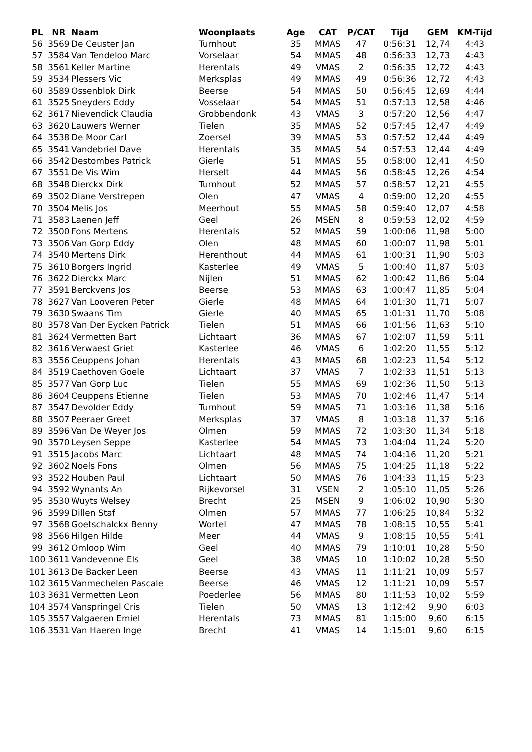| PL | NR | Naam | Woonplaats | Age | CAT | P/CAT | Tijd | GEM | KM-Tijd |
| --- | --- | --- | --- | --- | --- | --- | --- | --- | --- |
| 56 | 3569 | De Ceuster Jan | Turnhout | 35 | MMAS | 47 | 0:56:31 | 12,74 | 4:43 |
| 57 | 3584 | Van Tendeloo Marc | Vorselaar | 54 | MMAS | 48 | 0:56:33 | 12,73 | 4:43 |
| 58 | 3561 | Keller Martine | Herentals | 49 | VMAS | 2 | 0:56:35 | 12,72 | 4:43 |
| 59 | 3534 | Plessers Vic | Merksplas | 49 | MMAS | 49 | 0:56:36 | 12,72 | 4:43 |
| 60 | 3589 | Ossenblok Dirk | Beerse | 54 | MMAS | 50 | 0:56:45 | 12,69 | 4:44 |
| 61 | 3525 | Sneyders Eddy | Vosselaar | 54 | MMAS | 51 | 0:57:13 | 12,58 | 4:46 |
| 62 | 3617 | Nievendick Claudia | Grobbendonk | 43 | VMAS | 3 | 0:57:20 | 12,56 | 4:47 |
| 63 | 3620 | Lauwers Werner | Tielen | 35 | MMAS | 52 | 0:57:45 | 12,47 | 4:49 |
| 64 | 3538 | De Moor Carl | Zoersel | 39 | MMAS | 53 | 0:57:52 | 12,44 | 4:49 |
| 65 | 3541 | Vandebriel Dave | Herentals | 35 | MMAS | 54 | 0:57:53 | 12,44 | 4:49 |
| 66 | 3542 | Destombes Patrick | Gierle | 51 | MMAS | 55 | 0:58:00 | 12,41 | 4:50 |
| 67 | 3551 | De Vis Wim | Herselt | 44 | MMAS | 56 | 0:58:45 | 12,26 | 4:54 |
| 68 | 3548 | Dierckx Dirk | Turnhout | 52 | MMAS | 57 | 0:58:57 | 12,21 | 4:55 |
| 69 | 3502 | Diane Verstrepen | Olen | 47 | VMAS | 4 | 0:59:00 | 12,20 | 4:55 |
| 70 | 3504 | Melis Jos | Meerhout | 55 | MMAS | 58 | 0:59:40 | 12,07 | 4:58 |
| 71 | 3583 | Laenen Jeff | Geel | 26 | MSEN | 8 | 0:59:53 | 12,02 | 4:59 |
| 72 | 3500 | Fons Mertens | Herentals | 52 | MMAS | 59 | 1:00:06 | 11,98 | 5:00 |
| 73 | 3506 | Van Gorp Eddy | Olen | 48 | MMAS | 60 | 1:00:07 | 11,98 | 5:01 |
| 74 | 3540 | Mertens Dirk | Herenthout | 44 | MMAS | 61 | 1:00:31 | 11,90 | 5:03 |
| 75 | 3610 | Borgers Ingrid | Kasterlee | 49 | VMAS | 5 | 1:00:40 | 11,87 | 5:03 |
| 76 | 3622 | Dierckx Marc | Nijlen | 51 | MMAS | 62 | 1:00:42 | 11,86 | 5:04 |
| 77 | 3591 | Berckvens Jos | Beerse | 53 | MMAS | 63 | 1:00:47 | 11,85 | 5:04 |
| 78 | 3627 | Van Looveren Peter | Gierle | 48 | MMAS | 64 | 1:01:30 | 11,71 | 5:07 |
| 79 | 3630 | Swaans Tim | Gierle | 40 | MMAS | 65 | 1:01:31 | 11,70 | 5:08 |
| 80 | 3578 | Van Der Eycken Patrick | Tielen | 51 | MMAS | 66 | 1:01:56 | 11,63 | 5:10 |
| 81 | 3624 | Vermetten Bart | Lichtaart | 36 | MMAS | 67 | 1:02:07 | 11,59 | 5:11 |
| 82 | 3616 | Verwaest Griet | Kasterlee | 46 | VMAS | 6 | 1:02:20 | 11,55 | 5:12 |
| 83 | 3556 | Ceuppens Johan | Herentals | 43 | MMAS | 68 | 1:02:23 | 11,54 | 5:12 |
| 84 | 3519 | Caethoven Goele | Lichtaart | 37 | VMAS | 7 | 1:02:33 | 11,51 | 5:13 |
| 85 | 3577 | Van Gorp Luc | Tielen | 55 | MMAS | 69 | 1:02:36 | 11,50 | 5:13 |
| 86 | 3604 | Ceuppens Etienne | Tielen | 53 | MMAS | 70 | 1:02:46 | 11,47 | 5:14 |
| 87 | 3547 | Devolder Eddy | Turnhout | 59 | MMAS | 71 | 1:03:16 | 11,38 | 5:16 |
| 88 | 3507 | Peeraer Greet | Merksplas | 37 | VMAS | 8 | 1:03:18 | 11,37 | 5:16 |
| 89 | 3596 | Van De Weyer Jos | Olmen | 59 | MMAS | 72 | 1:03:30 | 11,34 | 5:18 |
| 90 | 3570 | Leysen Seppe | Kasterlee | 54 | MMAS | 73 | 1:04:04 | 11,24 | 5:20 |
| 91 | 3515 | Jacobs Marc | Lichtaart | 48 | MMAS | 74 | 1:04:16 | 11,20 | 5:21 |
| 92 | 3602 | Noels Fons | Olmen | 56 | MMAS | 75 | 1:04:25 | 11,18 | 5:22 |
| 93 | 3522 | Houben Paul | Lichtaart | 50 | MMAS | 76 | 1:04:33 | 11,15 | 5:23 |
| 94 | 3592 | Wynants An | Rijkevorsel | 31 | VSEN | 2 | 1:05:10 | 11,05 | 5:26 |
| 95 | 3530 | Wuyts Welsey | Brecht | 25 | MSEN | 9 | 1:06:02 | 10,90 | 5:30 |
| 96 | 3599 | Dillen Staf | Olmen | 57 | MMAS | 77 | 1:06:25 | 10,84 | 5:32 |
| 97 | 3568 | Goetschalckx Benny | Wortel | 47 | MMAS | 78 | 1:08:15 | 10,55 | 5:41 |
| 98 | 3566 | Hilgen Hilde | Meer | 44 | VMAS | 9 | 1:08:15 | 10,55 | 5:41 |
| 99 | 3612 | Omloop Wim | Geel | 40 | MMAS | 79 | 1:10:01 | 10,28 | 5:50 |
| 100 | 3611 | Vandevenne Els | Geel | 38 | VMAS | 10 | 1:10:02 | 10,28 | 5:50 |
| 101 | 3613 | De Backer Leen | Beerse | 43 | VMAS | 11 | 1:11:21 | 10,09 | 5:57 |
| 102 | 3615 | Vanmechelen Pascale | Beerse | 46 | VMAS | 12 | 1:11:21 | 10,09 | 5:57 |
| 103 | 3631 | Vermetten Leon | Poederlee | 56 | MMAS | 80 | 1:11:53 | 10,02 | 5:59 |
| 104 | 3574 | Vanspringel Cris | Tielen | 50 | VMAS | 13 | 1:12:42 | 9,90 | 6:03 |
| 105 | 3557 | Valgaeren Emiel | Herentals | 73 | MMAS | 81 | 1:15:00 | 9,60 | 6:15 |
| 106 | 3531 | Van Haeren Inge | Brecht | 41 | VMAS | 14 | 1:15:01 | 9,60 | 6:15 |